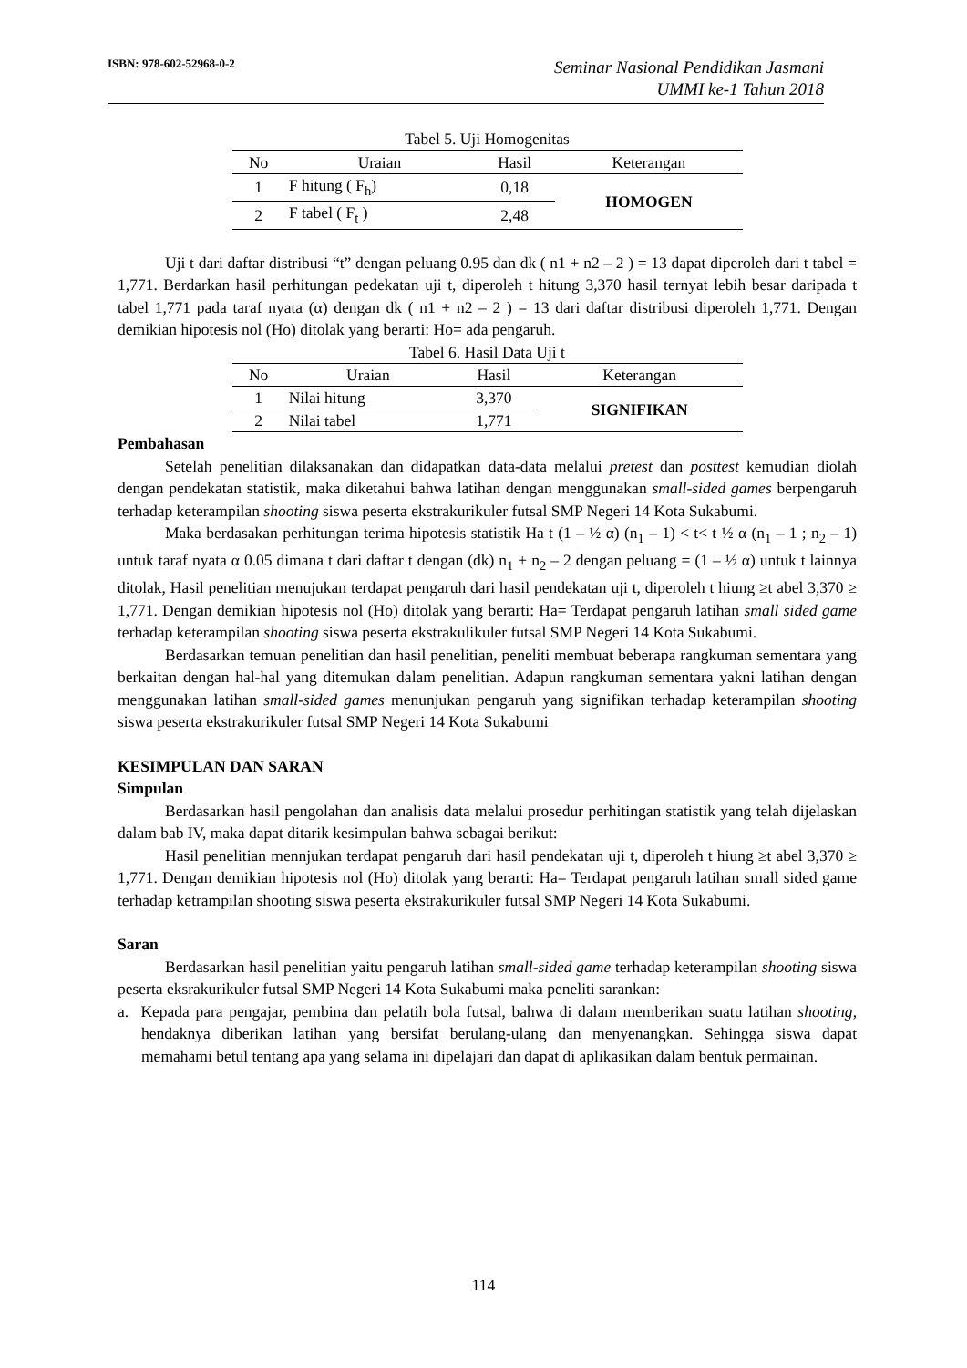ISBN: 978-602-52968-0-2
Seminar Nasional Pendidikan Jasmani
UMMI ke-1 Tahun 2018
Tabel 5. Uji Homogenitas
| No | Uraian | Hasil | Keterangan |
| --- | --- | --- | --- |
| 1 | F hitung ( F<sub>h</sub>) | 0,18 | HOMOGEN |
| 2 | F tabel ( F<sub>t</sub> ) | 2,48 | |
Uji t dari daftar distribusi “t” dengan peluang 0.95 dan dk ( n1 + n2 – 2 ) = 13 dapat diperoleh dari t tabel = 1,771. Berdarkan hasil perhitungan pedekatan uji t, diperoleh t hitung 3,370 hasil ternyat lebih besar daripada t tabel 1,771 pada taraf nyata (α) dengan dk ( n1 + n2 – 2 ) = 13 dari daftar distribusi diperoleh 1,771. Dengan demikian hipotesis nol (Ho) ditolak yang berarti: Ho= ada pengaruh.
Tabel 6. Hasil Data Uji t
| No | Uraian | Hasil | Keterangan |
| --- | --- | --- | --- |
| 1 | Nilai hitung | 3,370 | SIGNIFIKAN |
| 2 | Nilai tabel | 1,771 | |
Pembahasan
Setelah penelitian dilaksanakan dan didapatkan data-data melalui pretest dan posttest kemudian diolah dengan pendekatan statistik, maka diketahui bahwa latihan dengan menggunakan small-sided games berpengaruh terhadap keterampilan shooting siswa peserta ekstrakurikuler futsal SMP Negeri 14 Kota Sukabumi.
Maka berdasakan perhitungan terima hipotesis statistik Ha t (1 – ½ α) (n<sub>1</sub> – 1) < t< t ½ α (n<sub>1</sub> – 1 ; n<sub>2</sub> – 1) untuk taraf nyata α 0.05 dimana t dari daftar t dengan (dk) n<sub>1</sub> + n<sub>2</sub> – 2 dengan peluang = (1 – ½ α) untuk t lainnya ditolak, Hasil penelitian menujukan terdapat pengaruh dari hasil pendekatan uji t, diperoleh t hiung ≥t abel 3,370 ≥ 1,771. Dengan demikian hipotesis nol (Ho) ditolak yang berarti: Ha= Terdapat pengaruh latihan small sided game terhadap keterampilan shooting siswa peserta ekstrakulikuler futsal SMP Negeri 14 Kota Sukabumi.
Berdasarkan temuan penelitian dan hasil penelitian, peneliti membuat beberapa rangkuman sementara yang berkaitan dengan hal-hal yang ditemukan dalam penelitian. Adapun rangkuman sementara yakni latihan dengan menggunakan latihan small-sided games menunjukan pengaruh yang signifikan terhadap keterampilan shooting siswa peserta ekstrakurikuler futsal SMP Negeri 14 Kota Sukabumi
KESIMPULAN DAN SARAN
Simpulan
Berdasarkan hasil pengolahan dan analisis data melalui prosedur perhitingan statistik yang telah dijelaskan dalam bab IV, maka dapat ditarik kesimpulan bahwa sebagai berikut:
Hasil penelitian mennjukan terdapat pengaruh dari hasil pendekatan uji t, diperoleh t hiung ≥t abel 3,370 ≥ 1,771. Dengan demikian hipotesis nol (Ho) ditolak yang berarti: Ha= Terdapat pengaruh latihan small sided game terhadap ketrampilan shooting siswa peserta ekstrakurikuler futsal SMP Negeri 14 Kota Sukabumi.
Saran
Berdasarkan hasil penelitian yaitu pengaruh latihan small-sided game terhadap keterampilan shooting siswa peserta eksrakurikuler futsal SMP Negeri 14 Kota Sukabumi maka peneliti sarankan:
a. Kepada para pengajar, pembina dan pelatih bola futsal, bahwa di dalam memberikan suatu latihan shooting, hendaknya diberikan latihan yang bersifat berulang-ulang dan menyenangkan. Sehingga siswa dapat memahami betul tentang apa yang selama ini dipelajari dan dapat di aplikasikan dalam bentuk permainan.
114